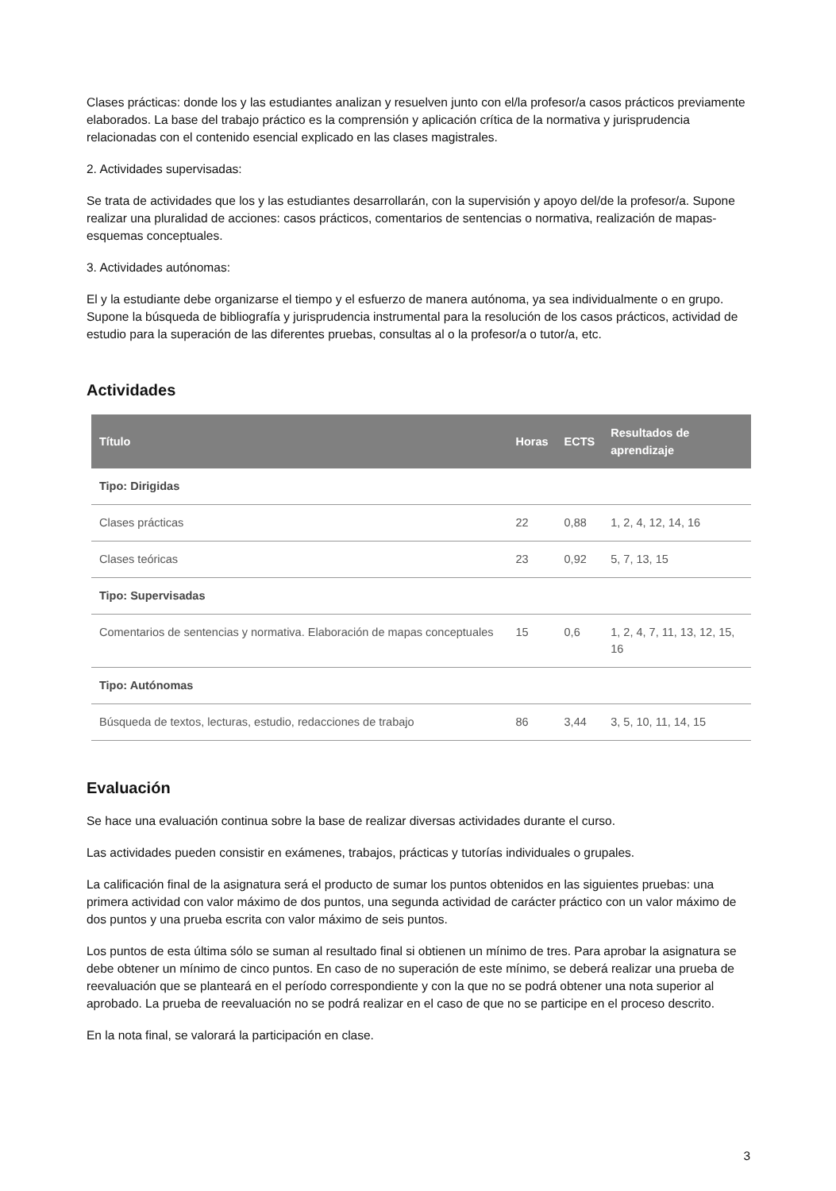Clases prácticas: donde los y las estudiantes analizan y resuelven junto con el/la profesor/a casos prácticos previamente elaborados. La base del trabajo práctico es la comprensión y aplicación crítica de la normativa y jurisprudencia relacionadas con el contenido esencial explicado en las clases magistrales.
2. Actividades supervisadas:
Se trata de actividades que los y las estudiantes desarrollarán, con la supervisión y apoyo del/de la profesor/a. Supone realizar una pluralidad de acciones: casos prácticos, comentarios de sentencias o normativa, realización de mapas-esquemas conceptuales.
3. Actividades autónomas:
El y la estudiante debe organizarse el tiempo y el esfuerzo de manera autónoma, ya sea individualmente o en grupo. Supone la búsqueda de bibliografía y jurisprudencia instrumental para la resolución de los casos prácticos, actividad de estudio para la superación de las diferentes pruebas, consultas al o la profesor/a o tutor/a, etc.
Actividades
| Título | Horas | ECTS | Resultados de aprendizaje |
| --- | --- | --- | --- |
| Tipo: Dirigidas | | | |
| Clases prácticas | 22 | 0,88 | 1, 2, 4, 12, 14, 16 |
| Clases teóricas | 23 | 0,92 | 5, 7, 13, 15 |
| Tipo: Supervisadas | | | |
| Comentarios de sentencias y normativa. Elaboración de mapas conceptuales | 15 | 0,6 | 1, 2, 4, 7, 11, 13, 12, 15, 16 |
| Tipo: Autónomas | | | |
| Búsqueda de textos, lecturas, estudio, redacciones de trabajo | 86 | 3,44 | 3, 5, 10, 11, 14, 15 |
Evaluación
Se hace una evaluación continua sobre la base de realizar diversas actividades durante el curso.
Las actividades pueden consistir en exámenes, trabajos, prácticas y tutorías individuales o grupales.
La calificación final de la asignatura será el producto de sumar los puntos obtenidos en las siguientes pruebas: una primera actividad con valor máximo de dos puntos, una segunda actividad de carácter práctico con un valor máximo de dos puntos y una prueba escrita con valor máximo de seis puntos.
Los puntos de esta última sólo se suman al resultado final si obtienen un mínimo de tres. Para aprobar la asignatura se debe obtener un mínimo de cinco puntos. En caso de no superación de este mínimo, se deberá realizar una prueba de reevaluación que se planteará en el período correspondiente y con la que no se podrá obtener una nota superior al aprobado. La prueba de reevaluación no se podrá realizar en el caso de que no se participe en el proceso descrito.
En la nota final, se valorará la participación en clase.
3